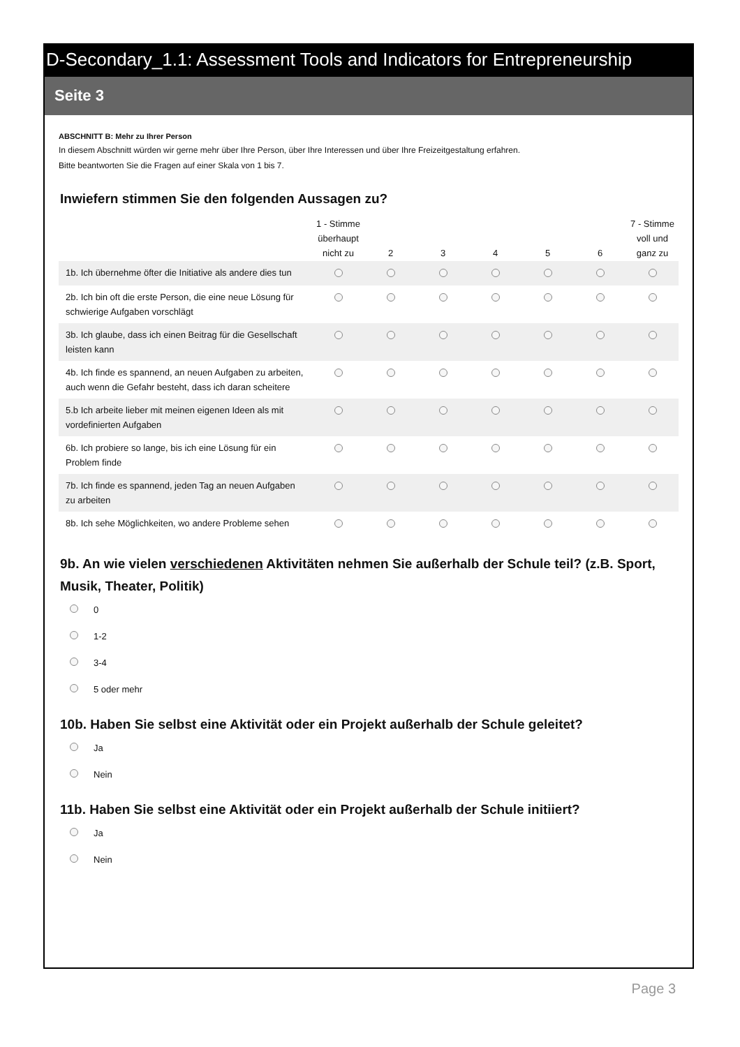D-Secondary_1.1: Assessment Tools and Indicators for Entrepreneurship
Seite 3
ABSCHNITT B: Mehr zu Ihrer Person
In diesem Abschnitt würden wir gerne mehr über Ihre Person, über Ihre Interessen und über Ihre Freizeitgestaltung erfahren.
Bitte beantworten Sie die Fragen auf einer Skala von 1 bis 7.
Inwiefern stimmen Sie den folgenden Aussagen zu?
| | 1 - Stimme überhaupt nicht zu | 2 | 3 | 4 | 5 | 6 | 7 - Stimme voll und ganz zu |
| --- | --- | --- | --- | --- | --- | --- | --- |
| 1b. Ich übernehme öfter die Initiative als andere dies tun | | | | | | | |
| 2b. Ich bin oft die erste Person, die eine neue Lösung für schwierige Aufgaben vorschlägt | | | | | | | |
| 3b. Ich glaube, dass ich einen Beitrag für die Gesellschaft leisten kann | | | | | | | |
| 4b. Ich finde es spannend, an neuen Aufgaben zu arbeiten, auch wenn die Gefahr besteht, dass ich daran scheitere | | | | | | | |
| 5.b Ich arbeite lieber mit meinen eigenen Ideen als mit vordefinierten Aufgaben | | | | | | | |
| 6b. Ich probiere so lange, bis ich eine Lösung für ein Problem finde | | | | | | | |
| 7b. Ich finde es spannend, jeden Tag an neuen Aufgaben zu arbeiten | | | | | | | |
| 8b. Ich sehe Möglichkeiten, wo andere Probleme sehen | | | | | | | |
9b. An wie vielen verschiedenen Aktivitäten nehmen Sie außerhalb der Schule teil? (z.B. Sport, Musik, Theater, Politik)
0
1-2
3-4
5 oder mehr
10b. Haben Sie selbst eine Aktivität oder ein Projekt außerhalb der Schule geleitet?
Ja
Nein
11b. Haben Sie selbst eine Aktivität oder ein Projekt außerhalb der Schule initiiert?
Ja
Nein
Page 3